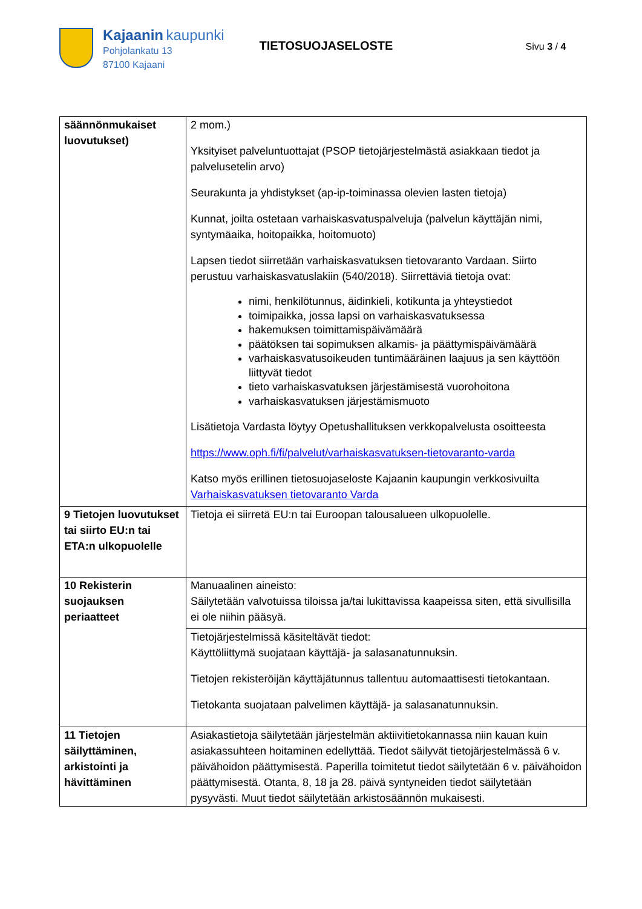Kajaanin kaupunki
Pohjolankatu 13
87100 Kajaani
TIETOSUOJASELOSTE
Sivu 3 / 4
| säännönmukaiset luovutukset) | 2 mom.) Yksityiset palveluntuottajat (PSOP tietojärjestelmästä asiakkaan tiedot ja palvelusetelin arvo) Seurakunta ja yhdistykset (ap-ip-toiminassa olevien lasten tietoja) Kunnat, joilta ostetaan varhaiskasvatuspalveluja (palvelun käyttäjän nimi, syntymäaika, hoitopaikka, hoitomuoto) Lapsen tiedot siirretään varhaiskasvatuksen tietovaranto Vardaan. Siirto perustuu varhaiskasvatuslakiin (540/2018). Siirrettäviä tietoja ovat: nimi, henkilötunnus, äidinkieli, kotikunta ja yhteystiedot toimipaikka, jossa lapsi on varhaiskasvatuksessa hakemuksen toimittamispäivämäärä päätöksen tai sopimuksen alkamis- ja päättymispäivämäärä varhaiskasvatusoikeuden tuntimääräinen laajuus ja sen käyttöön liittyvät tiedot tieto varhaiskasvatuksen järjestämisestä vuorohoitona varhaiskasvatuksen järjestämismuoto Lisätietoja Vardasta löytyy Opetushallituksen verkkopalvelusta osoitteesta https://www.oph.fi/fi/palvelut/varhaiskasvatuksen-tietovaranto-varda Katso myös erillinen tietosuojaseloste Kajaanin kaupungin verkkosivuilta Varhaiskasvatuksen tietovaranto Varda |
| 9 Tietojen luovutukset tai siirto EU:n tai ETA:n ulkopuolelle | Tietoja ei siirretä EU:n tai Euroopan talousalueen ulkopuolelle. |
| 10 Rekisterin suojauksen periaatteet | Manuaalinen aineisto: Säilytetään valvotuissa tiloissa ja/tai lukittavissa kaapeissa siten, että sivullisilla ei ole niihin pääsyä. |
| | Tietojärjestelmissä käsiteltävät tiedot: Käyttöliittymä suojataan käyttäjä- ja salasanatunnuksin. Tietojen rekisteröijän käyttäjätunnus tallentuu automaattisesti tietokantaan. Tietokanta suojataan palvelimen käyttäjä- ja salasanatunnuksin. |
| 11 Tietojen säilyttäminen, arkistointi ja hävittäminen | Asiakastietoja säilytetään järjestelmän aktiivitietokannassa niin kauan kuin asiakassuhteen hoitaminen edellyttää. Tiedot säilyvät tietojärjestelmässä 6 v. päivähoidon päättymisestä. Paperilla toimitetut tiedot säilytetään 6 v. päivähoidon päättymisestä. Otanta, 8, 18 ja 28. päivä syntyneiden tiedot säilytetään pysyvästi. Muut tiedot säilytetään arkistosäännön mukaisesti. |